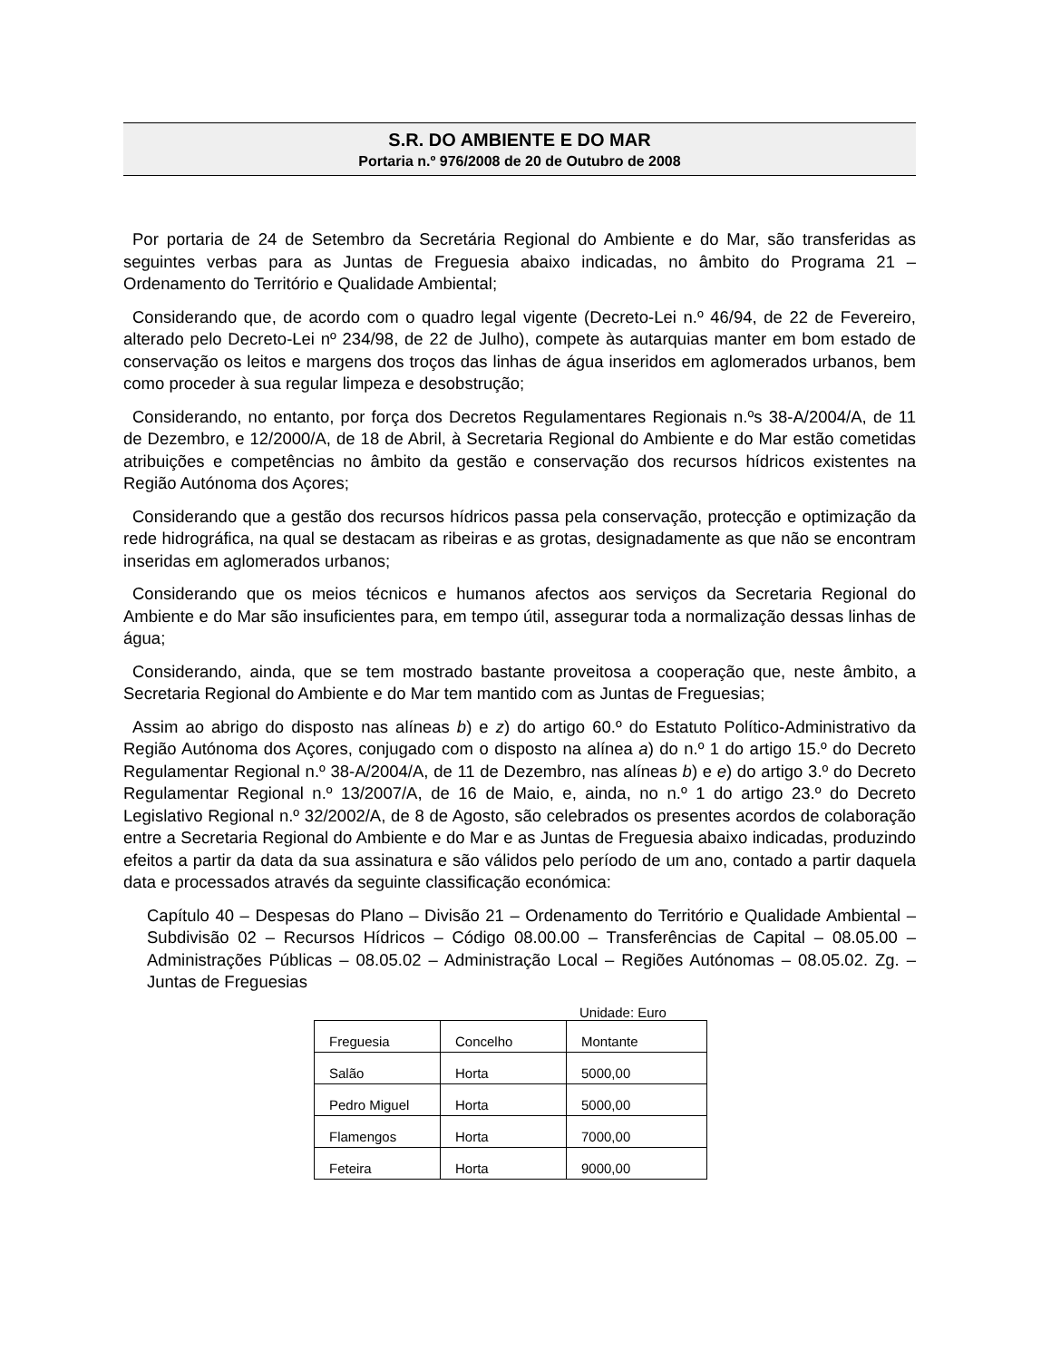S.R. DO AMBIENTE E DO MAR
Portaria n.º 976/2008 de 20 de Outubro de 2008
Por portaria de 24 de Setembro da Secretária Regional do Ambiente e do Mar, são transferidas as seguintes verbas para as Juntas de Freguesia abaixo indicadas, no âmbito do Programa 21 – Ordenamento do Território e Qualidade Ambiental;
Considerando que, de acordo com o quadro legal vigente (Decreto-Lei n.º 46/94, de 22 de Fevereiro, alterado pelo Decreto-Lei nº 234/98, de 22 de Julho), compete às autarquias manter em bom estado de conservação os leitos e margens dos troços das linhas de água inseridos em aglomerados urbanos, bem como proceder à sua regular limpeza e desobstrução;
Considerando, no entanto, por força dos Decretos Regulamentares Regionais n.ºs 38-A/2004/A, de 11 de Dezembro, e 12/2000/A, de 18 de Abril, à Secretaria Regional do Ambiente e do Mar estão cometidas atribuições e competências no âmbito da gestão e conservação dos recursos hídricos existentes na Região Autónoma dos Açores;
Considerando que a gestão dos recursos hídricos passa pela conservação, protecção e optimização da rede hidrográfica, na qual se destacam as ribeiras e as grotas, designadamente as que não se encontram inseridas em aglomerados urbanos;
Considerando que os meios técnicos e humanos afectos aos serviços da Secretaria Regional do Ambiente e do Mar são insuficientes para, em tempo útil, assegurar toda a normalização dessas linhas de água;
Considerando, ainda, que se tem mostrado bastante proveitosa a cooperação que, neste âmbito, a Secretaria Regional do Ambiente e do Mar tem mantido com as Juntas de Freguesias;
Assim ao abrigo do disposto nas alíneas b) e z) do artigo 60.º do Estatuto Político-Administrativo da Região Autónoma dos Açores, conjugado com o disposto na alínea a) do n.º 1 do artigo 15.º do Decreto Regulamentar Regional n.º 38-A/2004/A, de 11 de Dezembro, nas alíneas b) e e) do artigo 3.º do Decreto Regulamentar Regional n.º 13/2007/A, de 16 de Maio, e, ainda, no n.º 1 do artigo 23.º do Decreto Legislativo Regional n.º 32/2002/A, de 8 de Agosto, são celebrados os presentes acordos de colaboração entre a Secretaria Regional do Ambiente e do Mar e as Juntas de Freguesia abaixo indicadas, produzindo efeitos a partir da data da sua assinatura e são válidos pelo período de um ano, contado a partir daquela data e processados através da seguinte classificação económica:
Capítulo 40 – Despesas do Plano – Divisão 21 – Ordenamento do Território e Qualidade Ambiental – Subdivisão 02 – Recursos Hídricos – Código 08.00.00 – Transferências de Capital – 08.05.00 – Administrações Públicas – 08.05.02 – Administração Local – Regiões Autónomas – 08.05.02. Zg. – Juntas de Freguesias
Unidade: Euro
| Freguesia | Concelho | Montante |
| Salão | Horta | 5000,00 |
| Pedro Miguel | Horta | 5000,00 |
| Flamengos | Horta | 7000,00 |
| Feteira | Horta | 9000,00 |